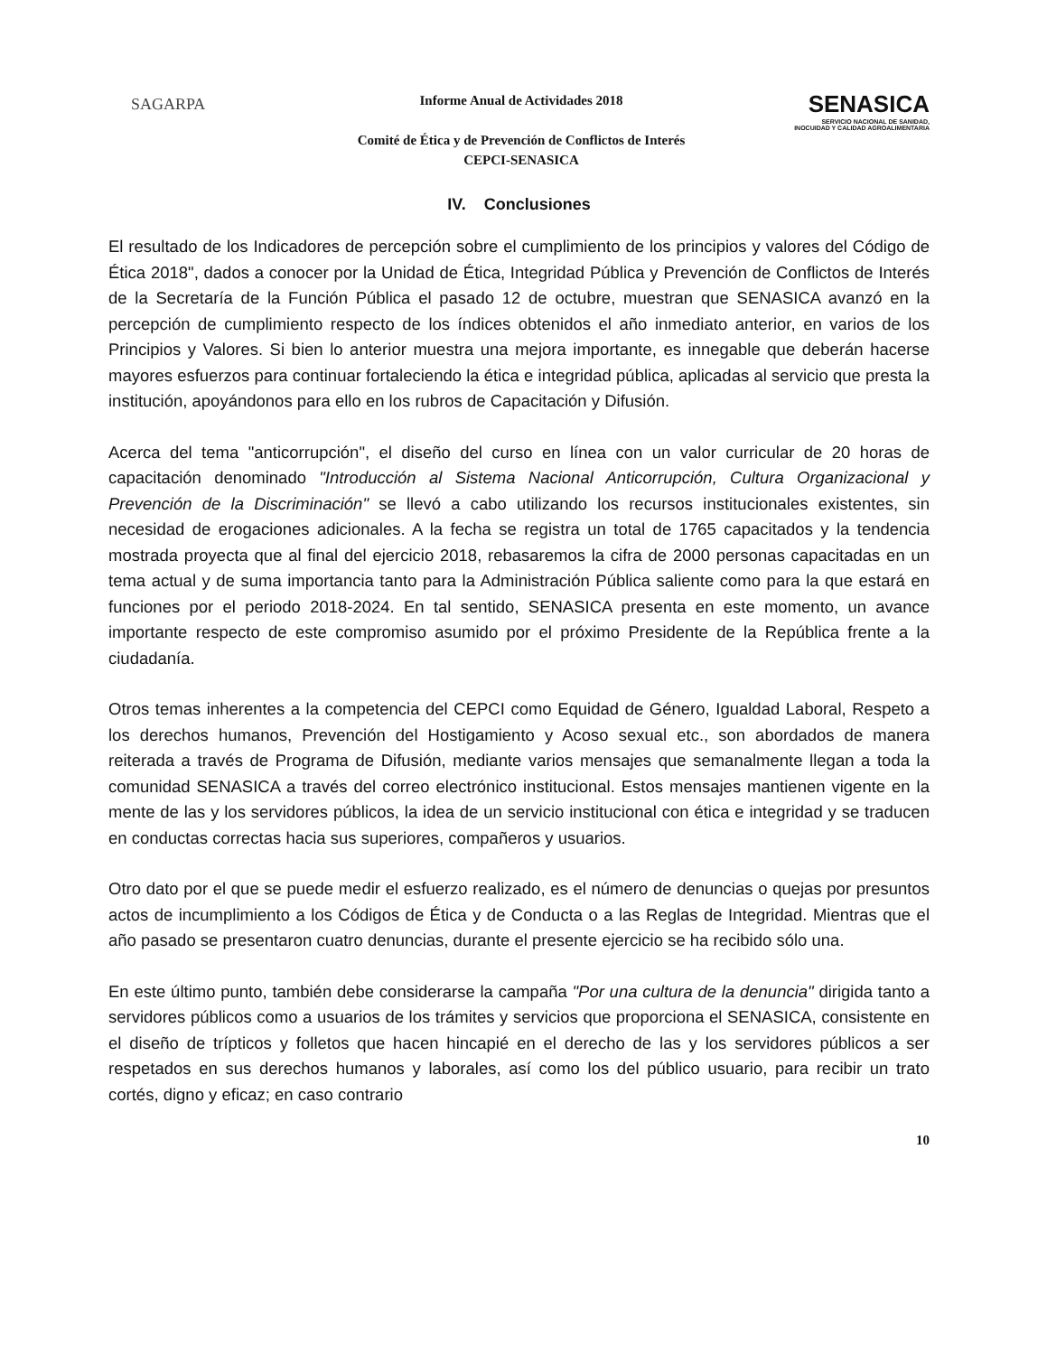SAGARPA
Informe Anual de Actividades 2018
Comité de Ética y de Prevención de Conflictos de Interés
CEPCI-SENASICA
SENASICA
SERVICIO NACIONAL DE SANIDAD, INOCUIDAD Y CALIDAD AGROALIMENTARIA
IV. Conclusiones
El resultado de los Indicadores de percepción sobre el cumplimiento de los principios y valores del Código de Ética 2018", dados a conocer por la Unidad de Ética, Integridad Pública y Prevención de Conflictos de Interés de la Secretaría de la Función Pública el pasado 12 de octubre, muestran que SENASICA avanzó en la percepción de cumplimiento respecto de los índices obtenidos el año inmediato anterior, en varios de los Principios y Valores. Si bien lo anterior muestra una mejora importante, es innegable que deberán hacerse mayores esfuerzos para continuar fortaleciendo la ética e integridad pública, aplicadas al servicio que presta la institución, apoyándonos para ello en los rubros de Capacitación y Difusión.
Acerca del tema "anticorrupción", el diseño del curso en línea con un valor curricular de 20 horas de capacitación denominado "Introducción al Sistema Nacional Anticorrupción, Cultura Organizacional y Prevención de la Discriminación" se llevó a cabo utilizando los recursos institucionales existentes, sin necesidad de erogaciones adicionales. A la fecha se registra un total de 1765 capacitados y la tendencia mostrada proyecta que al final del ejercicio 2018, rebasaremos la cifra de 2000 personas capacitadas en un tema actual y de suma importancia tanto para la Administración Pública saliente como para la que estará en funciones por el periodo 2018-2024. En tal sentido, SENASICA presenta en este momento, un avance importante respecto de este compromiso asumido por el próximo Presidente de la República frente a la ciudadanía.
Otros temas inherentes a la competencia del CEPCI como Equidad de Género, Igualdad Laboral, Respeto a los derechos humanos, Prevención del Hostigamiento y Acoso sexual etc., son abordados de manera reiterada a través de Programa de Difusión, mediante varios mensajes que semanalmente llegan a toda la comunidad SENASICA a través del correo electrónico institucional. Estos mensajes mantienen vigente en la mente de las y los servidores públicos, la idea de un servicio institucional con ética e integridad y se traducen en conductas correctas hacia sus superiores, compañeros y usuarios.
Otro dato por el que se puede medir el esfuerzo realizado, es el número de denuncias o quejas por presuntos actos de incumplimiento a los Códigos de Ética y de Conducta o a las Reglas de Integridad. Mientras que el año pasado se presentaron cuatro denuncias, durante el presente ejercicio se ha recibido sólo una.
En este último punto, también debe considerarse la campaña "Por una cultura de la denuncia" dirigida tanto a servidores públicos como a usuarios de los trámites y servicios que proporciona el SENASICA, consistente en el diseño de trípticos y folletos que hacen hincapié en el derecho de las y los servidores públicos a ser respetados en sus derechos humanos y laborales, así como los del público usuario, para recibir un trato cortés, digno y eficaz; en caso contrario
10